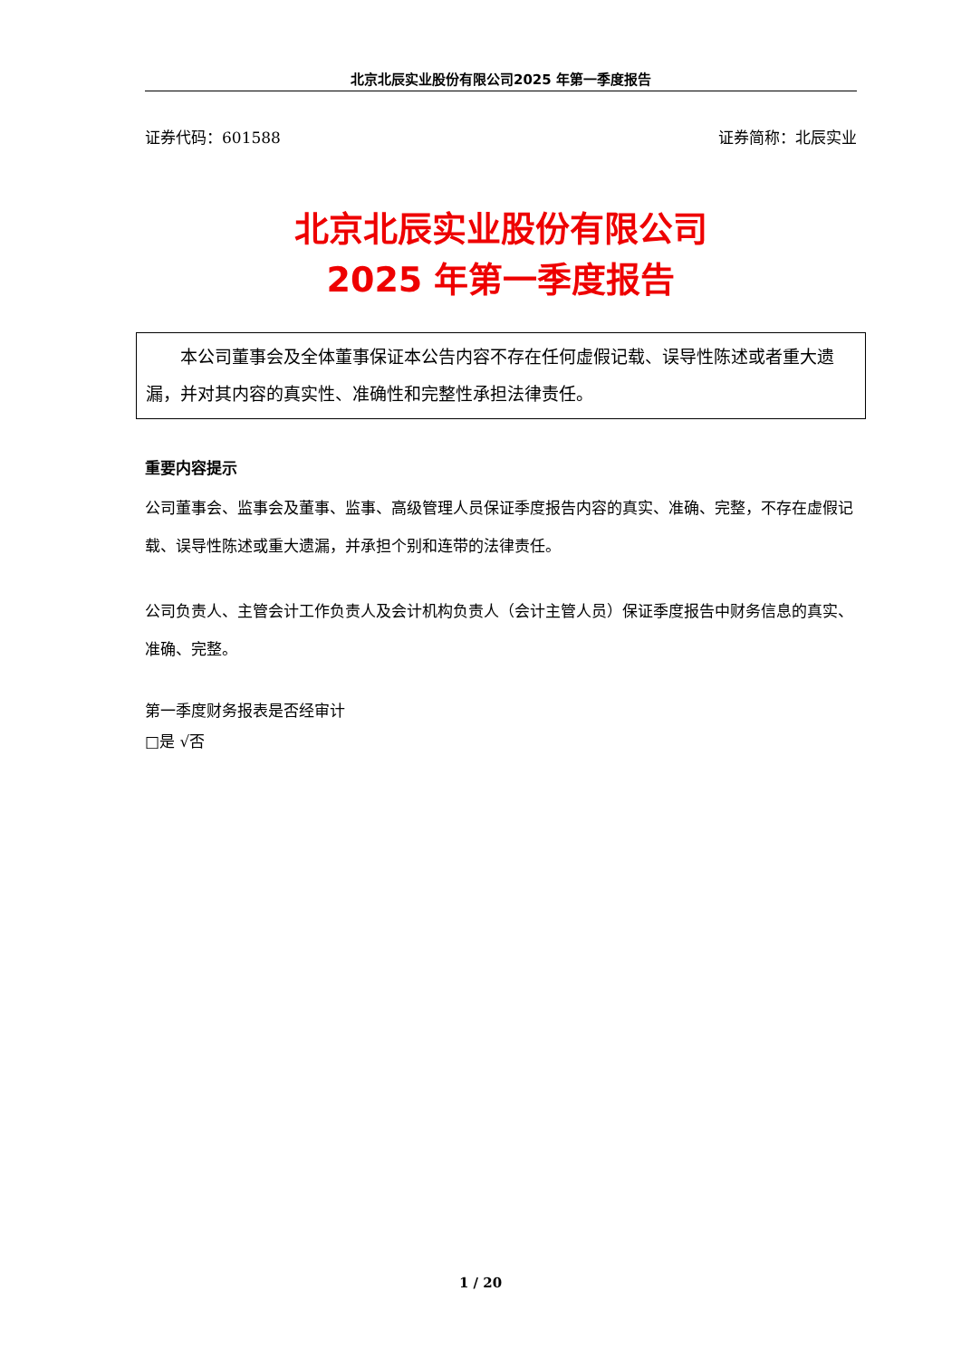北京北辰实业股份有限公司2025 年第一季度报告
证券代码：601588 证券简称：北辰实业
北京北辰实业股份有限公司
2025 年第一季度报告
本公司董事会及全体董事保证本公告内容不存在任何虚假记载、误导性陈述或者重大遗漏，并对其内容的真实性、准确性和完整性承担法律责任。
重要内容提示
公司董事会、监事会及董事、监事、高级管理人员保证季度报告内容的真实、准确、完整，不存在虚假记载、误导性陈述或重大遗漏，并承担个别和连带的法律责任。
公司负责人、主管会计工作负责人及会计机构负责人（会计主管人员）保证季度报告中财务信息的真实、准确、完整。
第一季度财务报表是否经审计
□是 √否
1 / 20